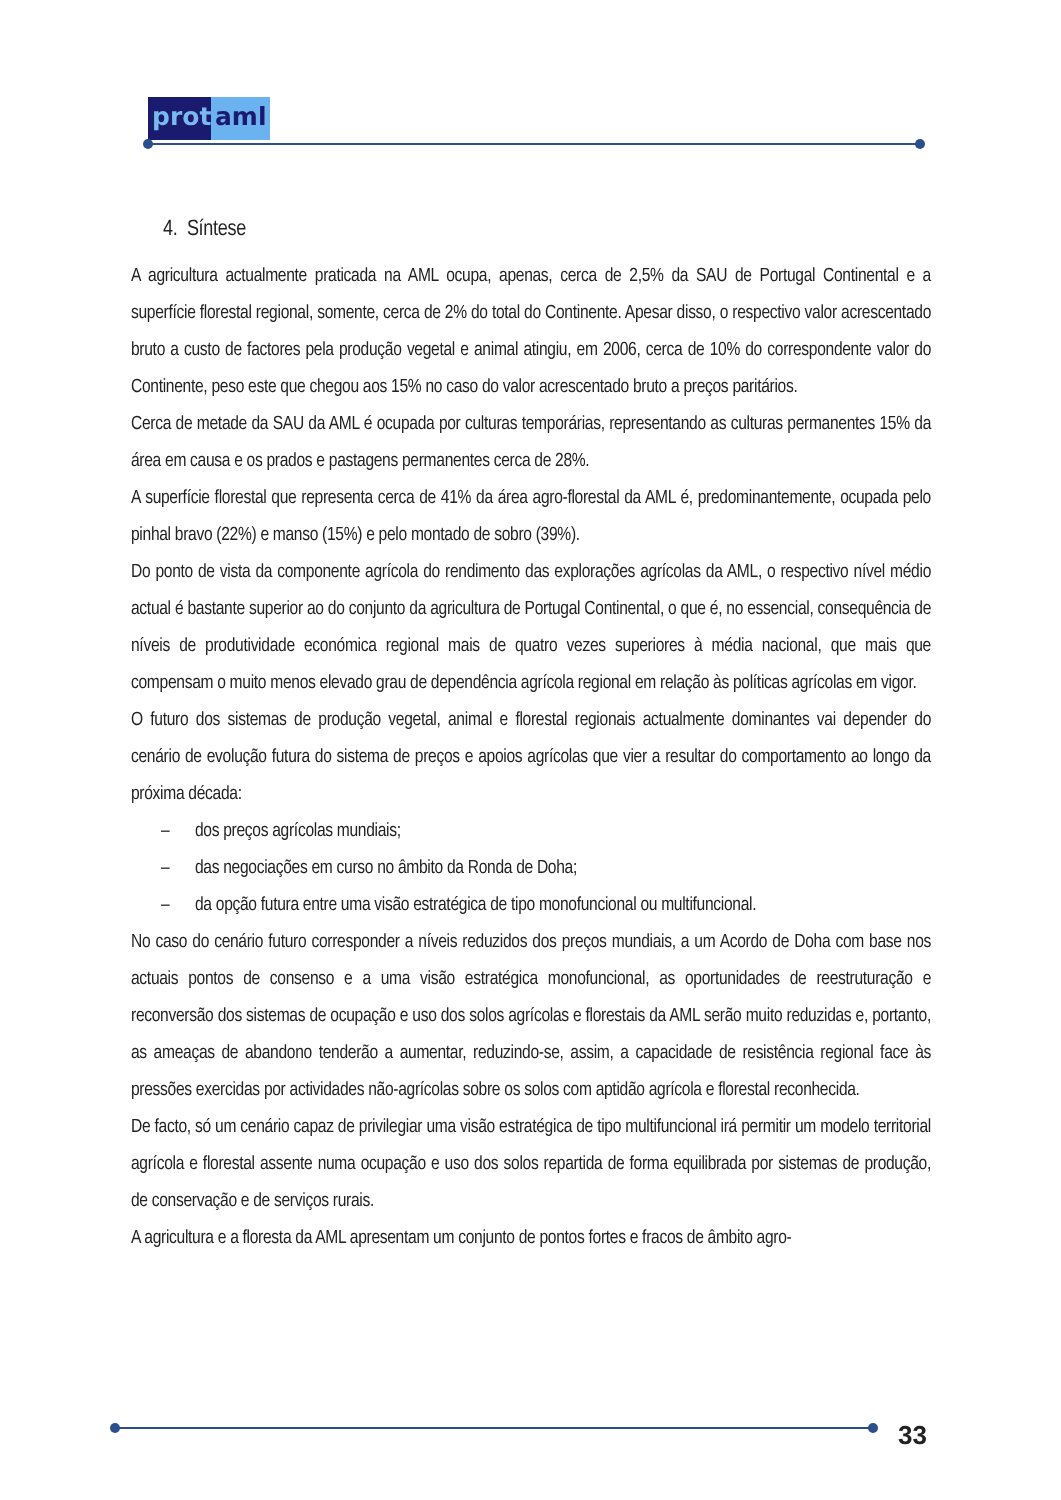prot
aml
4. Síntese
A agricultura actualmente praticada na AML ocupa, apenas, cerca de 2,5% da SAU de Portugal Continental e a superfície florestal regional, somente, cerca de 2% do total do Continente. Apesar disso, o respectivo valor acrescentado bruto a custo de factores pela produção vegetal e animal atingiu, em 2006, cerca de 10% do correspondente valor do Continente, peso este que chegou aos 15% no caso do valor acrescentado bruto a preços paritários.
Cerca de metade da SAU da AML é ocupada por culturas temporárias, representando as culturas permanentes 15% da área em causa e os prados e pastagens permanentes cerca de 28%.
A superfície florestal que representa cerca de 41% da área agro-florestal da AML é, predominantemente, ocupada pelo pinhal bravo (22%) e manso (15%) e pelo montado de sobro (39%).
Do ponto de vista da componente agrícola do rendimento das explorações agrícolas da AML, o respectivo nível médio actual é bastante superior ao do conjunto da agricultura de Portugal Continental, o que é, no essencial, consequência de níveis de produtividade económica regional mais de quatro vezes superiores à média nacional, que mais que compensam o muito menos elevado grau de dependência agrícola regional em relação às políticas agrícolas em vigor.
O futuro dos sistemas de produção vegetal, animal e florestal regionais actualmente dominantes vai depender do cenário de evolução futura do sistema de preços e apoios agrícolas que vier a resultar do comportamento ao longo da próxima década:
– dos preços agrícolas mundiais;
– das negociações em curso no âmbito da Ronda de Doha;
– da opção futura entre uma visão estratégica de tipo monofuncional ou multifuncional.
No caso do cenário futuro corresponder a níveis reduzidos dos preços mundiais, a um Acordo de Doha com base nos actuais pontos de consenso e a uma visão estratégica monofuncional, as oportunidades de reestruturação e reconversão dos sistemas de ocupação e uso dos solos agrícolas e florestais da AML serão muito reduzidas e, portanto, as ameaças de abandono tenderão a aumentar, reduzindo-se, assim, a capacidade de resistência regional face às pressões exercidas por actividades não-agrícolas sobre os solos com aptidão agrícola e florestal reconhecida.
De facto, só um cenário capaz de privilegiar uma visão estratégica de tipo multifuncional irá permitir um modelo territorial agrícola e florestal assente numa ocupação e uso dos solos repartida de forma equilibrada por sistemas de produção, de conservação e de serviços rurais.
A agricultura e a floresta da AML apresentam um conjunto de pontos fortes e fracos de âmbito agro-
33